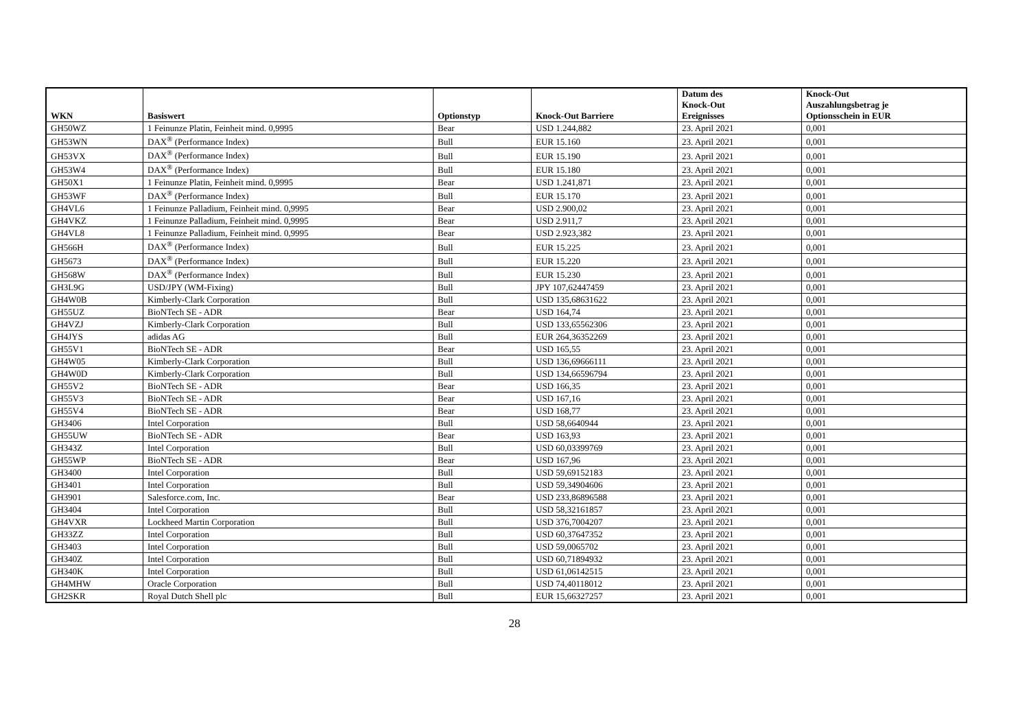| WKN | Basiswert | Optionstyp | Knock-Out Barriere | Datum des Knock-Out Ereignisses | Knock-Out Auszahlungsbetrag je Optionsschein in EUR |
| --- | --- | --- | --- | --- | --- |
| GH50WZ | 1 Feinunze Platin, Feinheit mind. 0,9995 | Bear | USD 1.244,882 | 23. April 2021 | 0,001 |
| GH53WN | DAX<sup>®</sup> (Performance Index) | Bull | EUR 15.160 | 23. April 2021 | 0,001 |
| GH53VX | DAX<sup>®</sup> (Performance Index) | Bull | EUR 15.190 | 23. April 2021 | 0,001 |
| GH53W4 | DAX<sup>®</sup> (Performance Index) | Bull | EUR 15.180 | 23. April 2021 | 0,001 |
| GH50X1 | 1 Feinunze Platin, Feinheit mind. 0,9995 | Bear | USD 1.241,871 | 23. April 2021 | 0,001 |
| GH53WF | DAX<sup>®</sup> (Performance Index) | Bull | EUR 15.170 | 23. April 2021 | 0,001 |
| GH4VL6 | 1 Feinunze Palladium, Feinheit mind. 0,9995 | Bear | USD 2.900,02 | 23. April 2021 | 0,001 |
| GH4VKZ | 1 Feinunze Palladium, Feinheit mind. 0,9995 | Bear | USD 2.911,7 | 23. April 2021 | 0,001 |
| GH4VL8 | 1 Feinunze Palladium, Feinheit mind. 0,9995 | Bear | USD 2.923,382 | 23. April 2021 | 0,001 |
| GH566H | DAX<sup>®</sup> (Performance Index) | Bull | EUR 15.225 | 23. April 2021 | 0,001 |
| GH5673 | DAX<sup>®</sup> (Performance Index) | Bull | EUR 15.220 | 23. April 2021 | 0,001 |
| GH568W | DAX<sup>®</sup> (Performance Index) | Bull | EUR 15.230 | 23. April 2021 | 0,001 |
| GH3L9G | USD/JPY (WM-Fixing) | Bull | JPY 107,62447459 | 23. April 2021 | 0,001 |
| GH4W0B | Kimberly-Clark Corporation | Bull | USD 135,68631622 | 23. April 2021 | 0,001 |
| GH55UZ | BioNTech SE - ADR | Bear | USD 164,74 | 23. April 2021 | 0,001 |
| GH4VZJ | Kimberly-Clark Corporation | Bull | USD 133,65562306 | 23. April 2021 | 0,001 |
| GH4JYS | adidas AG | Bull | EUR 264,36352269 | 23. April 2021 | 0,001 |
| GH55V1 | BioNTech SE - ADR | Bear | USD 165,55 | 23. April 2021 | 0,001 |
| GH4W05 | Kimberly-Clark Corporation | Bull | USD 136,69666111 | 23. April 2021 | 0,001 |
| GH4W0D | Kimberly-Clark Corporation | Bull | USD 134,66596794 | 23. April 2021 | 0,001 |
| GH55V2 | BioNTech SE - ADR | Bear | USD 166,35 | 23. April 2021 | 0,001 |
| GH55V3 | BioNTech SE - ADR | Bear | USD 167,16 | 23. April 2021 | 0,001 |
| GH55V4 | BioNTech SE - ADR | Bear | USD 168,77 | 23. April 2021 | 0,001 |
| GH3406 | Intel Corporation | Bull | USD 58,6640944 | 23. April 2021 | 0,001 |
| GH55UW | BioNTech SE - ADR | Bear | USD 163,93 | 23. April 2021 | 0,001 |
| GH343Z | Intel Corporation | Bull | USD 60,03399769 | 23. April 2021 | 0,001 |
| GH55WP | BioNTech SE - ADR | Bear | USD 167,96 | 23. April 2021 | 0,001 |
| GH3400 | Intel Corporation | Bull | USD 59,69152183 | 23. April 2021 | 0,001 |
| GH3401 | Intel Corporation | Bull | USD 59,34904606 | 23. April 2021 | 0,001 |
| GH3901 | Salesforce.com, Inc. | Bear | USD 233,86896588 | 23. April 2021 | 0,001 |
| GH3404 | Intel Corporation | Bull | USD 58,32161857 | 23. April 2021 | 0,001 |
| GH4VXR | Lockheed Martin Corporation | Bull | USD 376,7004207 | 23. April 2021 | 0,001 |
| GH33ZZ | Intel Corporation | Bull | USD 60,37647352 | 23. April 2021 | 0,001 |
| GH3403 | Intel Corporation | Bull | USD 59,0065702 | 23. April 2021 | 0,001 |
| GH340Z | Intel Corporation | Bull | USD 60,71894932 | 23. April 2021 | 0,001 |
| GH340K | Intel Corporation | Bull | USD 61,06142515 | 23. April 2021 | 0,001 |
| GH4MHW | Oracle Corporation | Bull | USD 74,40118012 | 23. April 2021 | 0,001 |
| GH2SKR | Royal Dutch Shell plc | Bull | EUR 15,66327257 | 23. April 2021 | 0,001 |
28